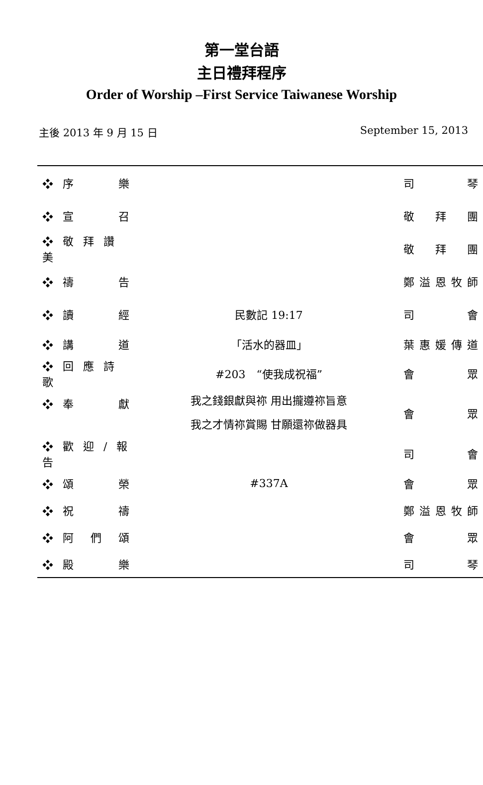第一堂台語
主日禮拜程序
Order of Worship –First Service Taiwanese Worship
主後 2013 年 9 月 15 日 September 15, 2013
| ❖ 序 樂 | | 司 琴 |
| ❖ 宣 召 | | 敬 拜 團 |
| ❖ 敬 拜 讚 美 | | 敬 拜 團 |
| ❖ 禱 告 | | 鄭溢恩牧師 |
| ❖ 讀 經 | 民數記 19:17 | 司 會 |
| ❖ 講 道 | 「活水的器皿」 | 葉惠媛傳道 |
| ❖ 回 應 詩 歌 | #203 “使我成祝福” | 會 眾 |
| ❖ 奉 獻 | 我之錢銀獻與祢 用出攏遵祢旨意 我之才情祢賞賜 甘願還祢做器具 | 會 眾 |
| ❖ 歡 迎 / 報 告 | | 司 會 |
| ❖ 頌 榮 | #337A | 會 眾 |
| ❖ 祝 禱 | | 鄭溢恩牧師 |
| ❖ 阿 們 頌 | | 會 眾 |
| ❖ 殿 樂 | | 司 琴 |